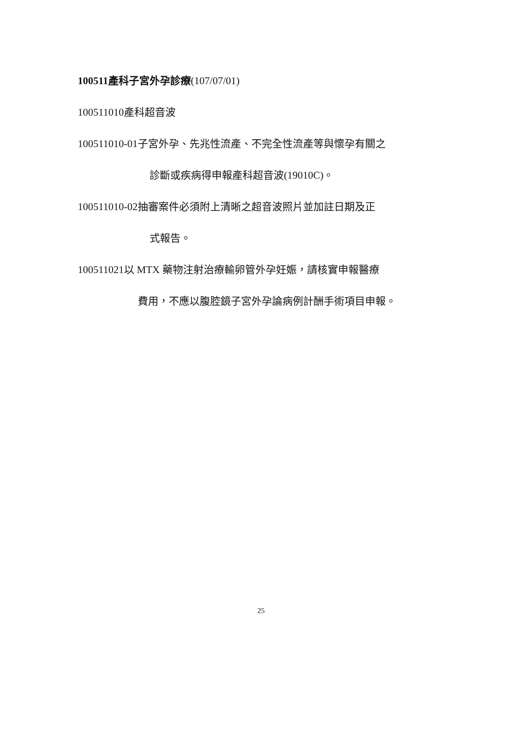100511產科子宮外孕診療(107/07/01)
100511010產科超音波
100511010-01子宮外孕、先兆性流產、不完全性流產等與懷孕有關之
診斷或疾病得申報產科超音波(19010C)。
100511010-02抽審案件必須附上清晰之超音波照片並加註日期及正
式報告。
100511021以 MTX 藥物注射治療輸卵管外孕妊娠，請核實申報醫療
費用，不應以腹腔鏡子宮外孕論病例計酬手術項目申報。
25